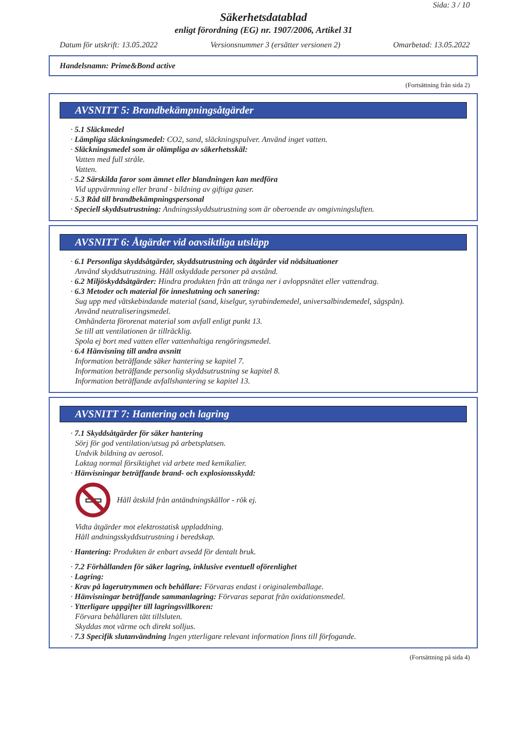Sida: 3 / 10
Säkerhetsdatablad
enligt förordning (EG) nr. 1907/2006, Artikel 31
Datum för utskrift: 13.05.2022 Versionsnummer 3 (ersätter versionen 2) Omarbetad: 13.05.2022
Handelsnamn: Prime&Bond active
(Fortsättning från sida 2)
AVSNITT 5: Brandbekämpningsåtgärder
· 5.1 Släckmedel
· Lämpliga släckningsmedel: CO2, sand, släckningspulver. Använd inget vatten.
· Släckningsmedel som är olämpliga av säkerhetsskäl:
Vatten med full stråle.
Vatten.
· 5.2 Särskilda faror som ämnet eller blandningen kan medföra
Vid uppvärmning eller brand - bildning av giftiga gaser.
· 5.3 Råd till brandbekämpningspersonal
· Speciell skyddsutrustning: Andningsskyddsutrustning som är oberoende av omgivningsluften.
AVSNITT 6: Åtgärder vid oavsiktliga utsläpp
· 6.1 Personliga skyddsåtgärder, skyddsutrustning och åtgärder vid nödsituationer
Använd skyddsutrustning. Håll oskyddade personer på avstånd.
· 6.2 Miljöskyddsåtgärder: Hindra produkten från att tränga ner i avloppsnätet eller vattendrag.
· 6.3 Metoder och material för inneslutning och sanering:
Sug upp med vätskebindande material (sand, kiselgur, syrabindemedel, universalbindemedel, sågspån).
Använd neutraliseringsmedel.
Omhänderta förorenat material som avfall enligt punkt 13.
Se till att ventilationen är tillräcklig.
Spola ej bort med vatten eller vattenhaltiga rengöringsmedel.
· 6.4 Hänvisning till andra avsnitt
Information beträffande säker hantering se kapitel 7.
Information beträffande personlig skyddsutrustning se kapitel 8.
Information beträffande avfallshantering se kapitel 13.
AVSNITT 7: Hantering och lagring
· 7.1 Skyddsåtgärder för säker hantering
Sörj för god ventilation/utsug på arbetsplatsen.
Undvik bildning av aerosol.
Laktag normal försiktighet vid arbete med kemikalier.
· Hänvisningar beträffande brand- och explosionsskydd:
Håll åtskild från antändningskällor - rök ej.
Vidta åtgärder mot elektrostatisk uppladdning.
Håll andningsskyddsutrustning i beredskap.
· Hantering: Produkten är enbart avsedd för dentalt bruk.
· 7.2 Förhållanden för säker lagring, inklusive eventuell oförenlighet
· Lagring:
· Krav på lagerutrymmen och behållare: Förvaras endast i originalemballage.
· Hänvisningar beträffande sammanlagring: Förvaras separat från oxidationsmedel.
· Ytterligare uppgifter till lagringsvillkoren:
Förvara behållaren tätt tillsluten.
Skyddas mot värme och direkt solljus.
· 7.3 Specifik slutanvändning Ingen ytterligare relevant information finns till förfogande.
(Fortsättning på sida 4)